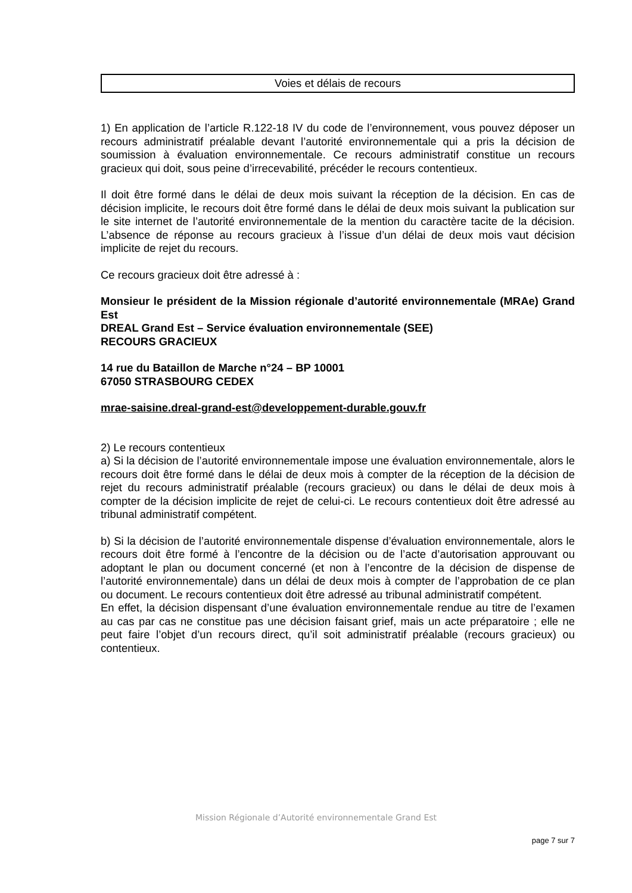Voies et délais de recours
1) En application de l’article R.122-18 IV du code de l’environnement, vous pouvez déposer un recours administratif préalable devant l’autorité environnementale qui a pris la décision de soumission à évaluation environnementale. Ce recours administratif constitue un recours gracieux qui doit, sous peine d’irrecevabilité, précéder le recours contentieux.
Il doit être formé dans le délai de deux mois suivant la réception de la décision. En cas de décision implicite, le recours doit être formé dans le délai de deux mois suivant la publication sur le site internet de l’autorité environnementale de la mention du caractère tacite de la décision. L’absence de réponse au recours gracieux à l’issue d’un délai de deux mois vaut décision implicite de rejet du recours.
Ce recours gracieux doit être adressé à :
Monsieur le président de la Mission régionale d’autorité environnementale (MRAe) Grand Est
DREAL Grand Est – Service évaluation environnementale (SEE)
RECOURS GRACIEUX
14 rue du Bataillon de Marche n°24 – BP 10001
67050 STRASBOURG CEDEX
mrae-saisine.dreal-grand-est@developpement-durable.gouv.fr
2) Le recours contentieux
a) Si la décision de l’autorité environnementale impose une évaluation environnementale, alors le recours doit être formé dans le délai de deux mois à compter de la réception de la décision de rejet du recours administratif préalable (recours gracieux) ou dans le délai de deux mois à compter de la décision implicite de rejet de celui-ci. Le recours contentieux doit être adressé au tribunal administratif compétent.
b) Si la décision de l’autorité environnementale dispense d’évaluation environnementale, alors le recours doit être formé à l’encontre de la décision ou de l’acte d’autorisation approuvant ou adoptant le plan ou document concerné (et non à l’encontre de la décision de dispense de l’autorité environnementale) dans un délai de deux mois à compter de l’approbation de ce plan ou document. Le recours contentieux doit être adressé au tribunal administratif compétent.
En effet, la décision dispensant d’une évaluation environnementale rendue au titre de l’examen au cas par cas ne constitue pas une décision faisant grief, mais un acte préparatoire ; elle ne peut faire l’objet d’un recours direct, qu’il soit administratif préalable (recours gracieux) ou contentieux.
Mission Régionale d’Autorité environnementale Grand Est
page 7 sur 7